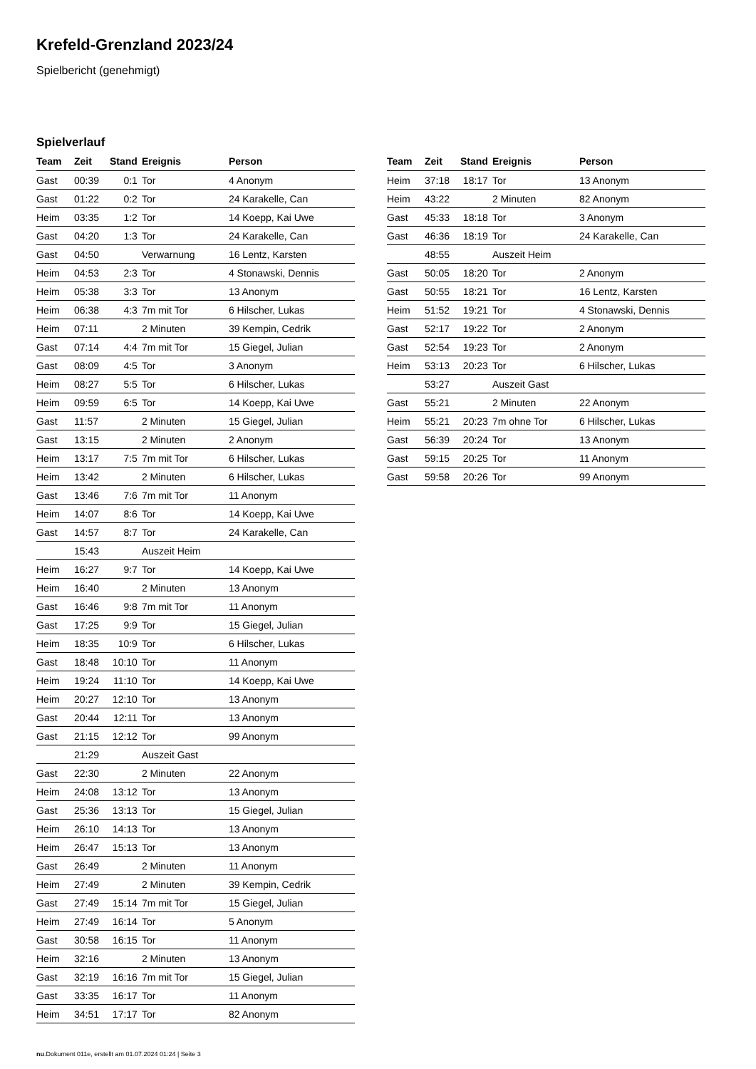Krefeld-Grenzland 2023/24
Spielbericht (genehmigt)
Spielverlauf
| Team | Zeit | Stand | Ereignis | Person |
| --- | --- | --- | --- | --- |
| Gast | 00:39 | 0:1 | Tor | 4 Anonym |
| Gast | 01:22 | 0:2 | Tor | 24 Karakelle, Can |
| Heim | 03:35 | 1:2 | Tor | 14 Koepp, Kai Uwe |
| Gast | 04:20 | 1:3 | Tor | 24 Karakelle, Can |
| Gast | 04:50 | | Verwarnung | 16 Lentz, Karsten |
| Heim | 04:53 | 2:3 | Tor | 4 Stonawski, Dennis |
| Heim | 05:38 | 3:3 | Tor | 13 Anonym |
| Heim | 06:38 | 4:3 | 7m mit Tor | 6 Hilscher, Lukas |
| Heim | 07:11 | | 2 Minuten | 39 Kempin, Cedrik |
| Gast | 07:14 | 4:4 | 7m mit Tor | 15 Giegel, Julian |
| Gast | 08:09 | 4:5 | Tor | 3 Anonym |
| Heim | 08:27 | 5:5 | Tor | 6 Hilscher, Lukas |
| Heim | 09:59 | 6:5 | Tor | 14 Koepp, Kai Uwe |
| Gast | 11:57 | | 2 Minuten | 15 Giegel, Julian |
| Gast | 13:15 | | 2 Minuten | 2 Anonym |
| Heim | 13:17 | 7:5 | 7m mit Tor | 6 Hilscher, Lukas |
| Heim | 13:42 | | 2 Minuten | 6 Hilscher, Lukas |
| Gast | 13:46 | 7:6 | 7m mit Tor | 11 Anonym |
| Heim | 14:07 | 8:6 | Tor | 14 Koepp, Kai Uwe |
| Gast | 14:57 | 8:7 | Tor | 24 Karakelle, Can |
| | 15:43 | | Auszeit Heim | |
| Heim | 16:27 | 9:7 | Tor | 14 Koepp, Kai Uwe |
| Heim | 16:40 | | 2 Minuten | 13 Anonym |
| Gast | 16:46 | 9:8 | 7m mit Tor | 11 Anonym |
| Gast | 17:25 | 9:9 | Tor | 15 Giegel, Julian |
| Heim | 18:35 | 10:9 | Tor | 6 Hilscher, Lukas |
| Gast | 18:48 | 10:10 | Tor | 11 Anonym |
| Heim | 19:24 | 11:10 | Tor | 14 Koepp, Kai Uwe |
| Heim | 20:27 | 12:10 | Tor | 13 Anonym |
| Gast | 20:44 | 12:11 | Tor | 13 Anonym |
| Gast | 21:15 | 12:12 | Tor | 99 Anonym |
| | 21:29 | | Auszeit Gast | |
| Gast | 22:30 | | 2 Minuten | 22 Anonym |
| Heim | 24:08 | 13:12 | Tor | 13 Anonym |
| Gast | 25:36 | 13:13 | Tor | 15 Giegel, Julian |
| Heim | 26:10 | 14:13 | Tor | 13 Anonym |
| Heim | 26:47 | 15:13 | Tor | 13 Anonym |
| Gast | 26:49 | | 2 Minuten | 11 Anonym |
| Heim | 27:49 | | 2 Minuten | 39 Kempin, Cedrik |
| Gast | 27:49 | 15:14 | 7m mit Tor | 15 Giegel, Julian |
| Heim | 27:49 | 16:14 | Tor | 5 Anonym |
| Gast | 30:58 | 16:15 | Tor | 11 Anonym |
| Heim | 32:16 | | 2 Minuten | 13 Anonym |
| Gast | 32:19 | 16:16 | 7m mit Tor | 15 Giegel, Julian |
| Gast | 33:35 | 16:17 | Tor | 11 Anonym |
| Heim | 34:51 | 17:17 | Tor | 82 Anonym |
| Team | Zeit | Stand | Ereignis | Person |
| --- | --- | --- | --- | --- |
| Heim | 37:18 | 18:17 | Tor | 13 Anonym |
| Heim | 43:22 | | 2 Minuten | 82 Anonym |
| Gast | 45:33 | 18:18 | Tor | 3 Anonym |
| Gast | 46:36 | 18:19 | Tor | 24 Karakelle, Can |
| | 48:55 | | Auszeit Heim | |
| Gast | 50:05 | 18:20 | Tor | 2 Anonym |
| Gast | 50:55 | 18:21 | Tor | 16 Lentz, Karsten |
| Heim | 51:52 | 19:21 | Tor | 4 Stonawski, Dennis |
| Gast | 52:17 | 19:22 | Tor | 2 Anonym |
| Gast | 52:54 | 19:23 | Tor | 2 Anonym |
| Heim | 53:13 | 20:23 | Tor | 6 Hilscher, Lukas |
| | 53:27 | | Auszeit Gast | |
| Gast | 55:21 | | 2 Minuten | 22 Anonym |
| Heim | 55:21 | 20:23 | 7m ohne Tor | 6 Hilscher, Lukas |
| Gast | 56:39 | 20:24 | Tor | 13 Anonym |
| Gast | 59:15 | 20:25 | Tor | 11 Anonym |
| Gast | 59:58 | 20:26 | Tor | 99 Anonym |
nu.Dokument 011e, erstellt am 01.07.2024 01:24 | Seite 3